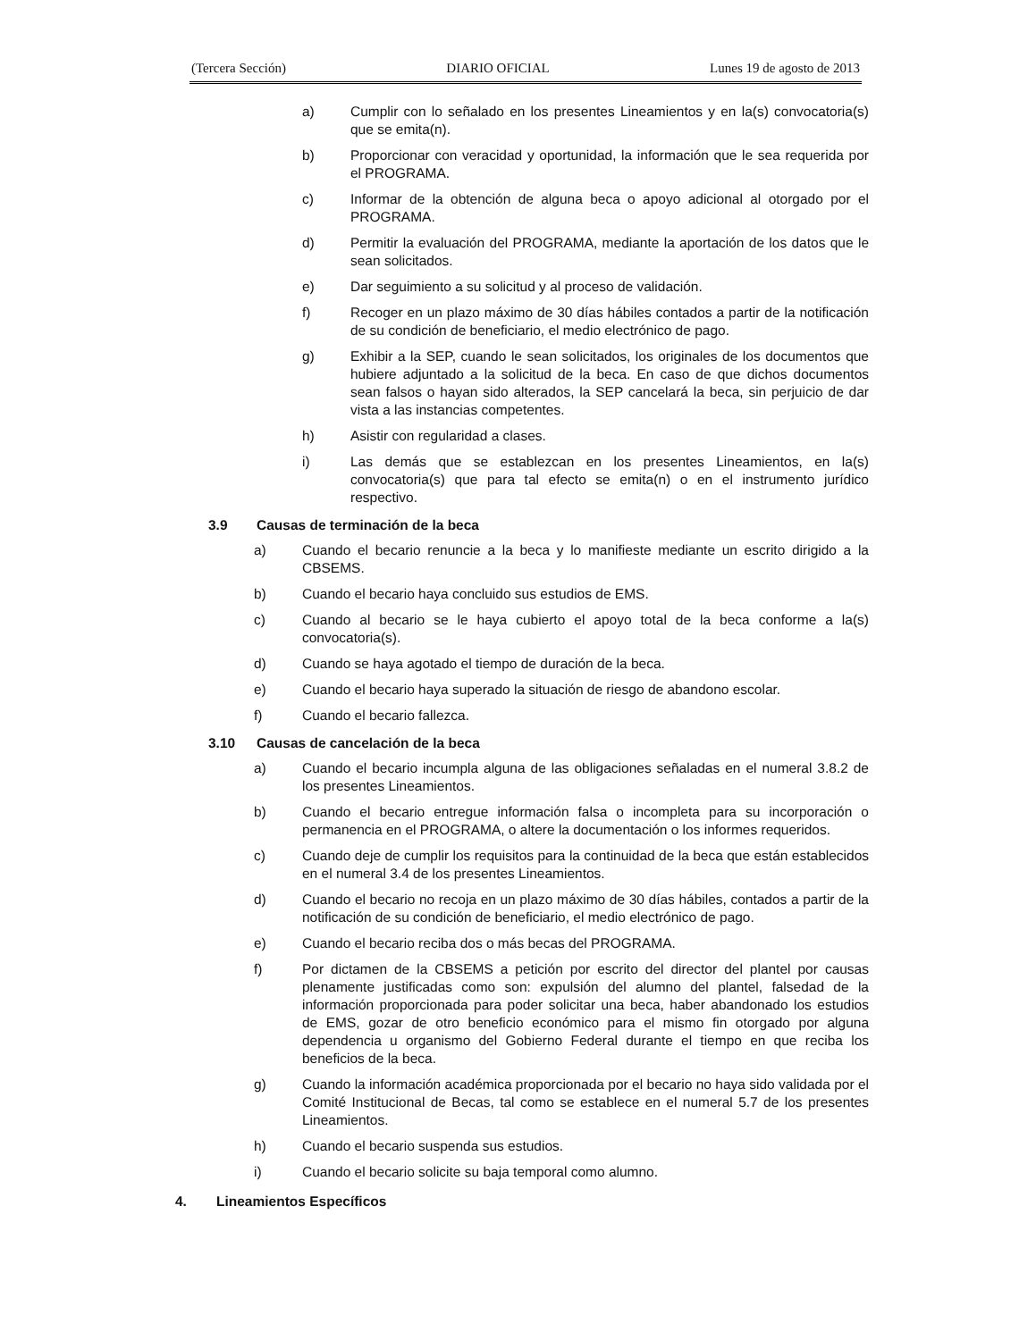(Tercera Sección) DIARIO OFICIAL Lunes 19 de agosto de 2013
a) Cumplir con lo señalado en los presentes Lineamientos y en la(s) convocatoria(s) que se emita(n).
b) Proporcionar con veracidad y oportunidad, la información que le sea requerida por el PROGRAMA.
c) Informar de la obtención de alguna beca o apoyo adicional al otorgado por el PROGRAMA.
d) Permitir la evaluación del PROGRAMA, mediante la aportación de los datos que le sean solicitados.
e) Dar seguimiento a su solicitud y al proceso de validación.
f) Recoger en un plazo máximo de 30 días hábiles contados a partir de la notificación de su condición de beneficiario, el medio electrónico de pago.
g) Exhibir a la SEP, cuando le sean solicitados, los originales de los documentos que hubiere adjuntado a la solicitud de la beca. En caso de que dichos documentos sean falsos o hayan sido alterados, la SEP cancelará la beca, sin perjuicio de dar vista a las instancias competentes.
h) Asistir con regularidad a clases.
i) Las demás que se establezcan en los presentes Lineamientos, en la(s) convocatoria(s) que para tal efecto se emita(n) o en el instrumento jurídico respectivo.
3.9 Causas de terminación de la beca
a) Cuando el becario renuncie a la beca y lo manifieste mediante un escrito dirigido a la CBSEMS.
b) Cuando el becario haya concluido sus estudios de EMS.
c) Cuando al becario se le haya cubierto el apoyo total de la beca conforme a la(s) convocatoria(s).
d) Cuando se haya agotado el tiempo de duración de la beca.
e) Cuando el becario haya superado la situación de riesgo de abandono escolar.
f) Cuando el becario fallezca.
3.10 Causas de cancelación de la beca
a) Cuando el becario incumpla alguna de las obligaciones señaladas en el numeral 3.8.2 de los presentes Lineamientos.
b) Cuando el becario entregue información falsa o incompleta para su incorporación o permanencia en el PROGRAMA, o altere la documentación o los informes requeridos.
c) Cuando deje de cumplir los requisitos para la continuidad de la beca que están establecidos en el numeral 3.4 de los presentes Lineamientos.
d) Cuando el becario no recoja en un plazo máximo de 30 días hábiles, contados a partir de la notificación de su condición de beneficiario, el medio electrónico de pago.
e) Cuando el becario reciba dos o más becas del PROGRAMA.
f) Por dictamen de la CBSEMS a petición por escrito del director del plantel por causas plenamente justificadas como son: expulsión del alumno del plantel, falsedad de la información proporcionada para poder solicitar una beca, haber abandonado los estudios de EMS, gozar de otro beneficio económico para el mismo fin otorgado por alguna dependencia u organismo del Gobierno Federal durante el tiempo en que reciba los beneficios de la beca.
g) Cuando la información académica proporcionada por el becario no haya sido validada por el Comité Institucional de Becas, tal como se establece en el numeral 5.7 de los presentes Lineamientos.
h) Cuando el becario suspenda sus estudios.
i) Cuando el becario solicite su baja temporal como alumno.
4. Lineamientos Específicos